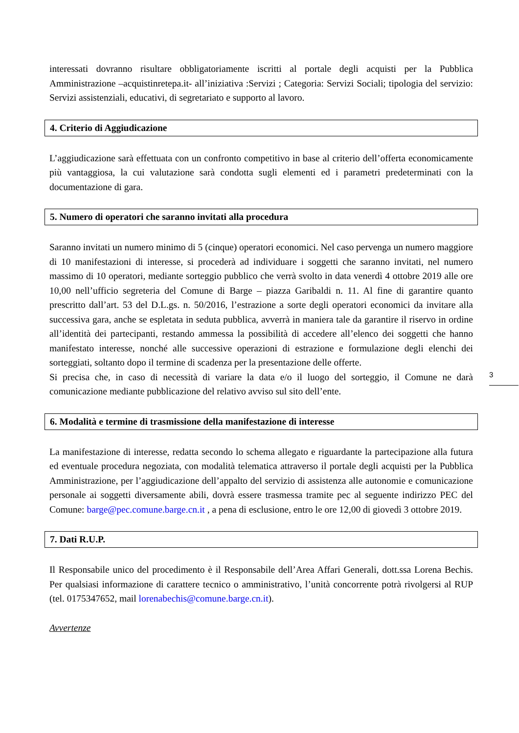interessati dovranno risultare obbligatoriamente iscritti al portale degli acquisti per la Pubblica Amministrazione –acquistinretepa.it- all’iniziativa :Servizi ; Categoria: Servizi Sociali; tipologia del servizio: Servizi assistenziali, educativi, di segretariato e supporto al lavoro.
4. Criterio di Aggiudicazione
L’aggiudicazione sarà effettuata con un confronto competitivo in base al criterio dell’offerta economicamente più vantaggiosa, la cui valutazione sarà condotta sugli elementi ed i parametri predeterminati con la documentazione di gara.
5. Numero di operatori che saranno invitati alla procedura
Saranno invitati un numero minimo di 5 (cinque) operatori economici. Nel caso pervenga un numero maggiore di 10 manifestazioni di interesse, si procederà ad individuare i soggetti che saranno invitati, nel numero massimo di 10 operatori, mediante sorteggio pubblico che verrà svolto in data venerdì 4 ottobre 2019 alle ore 10,00 nell’ufficio segreteria del Comune di Barge – piazza Garibaldi n. 11. Al fine di garantire quanto prescritto dall’art. 53 del D.L.gs. n. 50/2016, l’estrazione a sorte degli operatori economici da invitare alla successiva gara, anche se espletata in seduta pubblica, avverrà in maniera tale da garantire il riservo in ordine all’identità dei partecipanti, restando ammessa la possibilità di accedere all’elenco dei soggetti che hanno manifestato interesse, nonché alle successive operazioni di estrazione e formulazione degli elenchi dei sorteggiati, soltanto dopo il termine di scadenza per la presentazione delle offerte.
Si precisa che, in caso di necessità di variare la data e/o il luogo del sorteggio, il Comune ne darà comunicazione mediante pubblicazione del relativo avviso sul sito dell’ente.
6. Modalità e termine di trasmissione della manifestazione di interesse
La manifestazione di interesse, redatta secondo lo schema allegato e riguardante la partecipazione alla futura ed eventuale procedura negoziata, con modalità telematica attraverso il portale degli acquisti per la Pubblica Amministrazione, per l’aggiudicazione dell’appalto del servizio di assistenza alle autonomie e comunicazione personale ai soggetti diversamente abili, dovrà essere trasmessa tramite pec al seguente indirizzo PEC del Comune: barge@pec.comune.barge.cn.it , a pena di esclusione, entro le ore 12,00 di giovedì 3 ottobre 2019.
7. Dati R.U.P.
Il Responsabile unico del procedimento è il Responsabile dell’Area Affari Generali, dott.ssa Lorena Bechis. Per qualsiasi informazione di carattere tecnico o amministrativo, l’unità concorrente potrà rivolgersi al RUP (tel. 0175347652, mail lorenabechis@comune.barge.cn.it).
Avvertenze
3